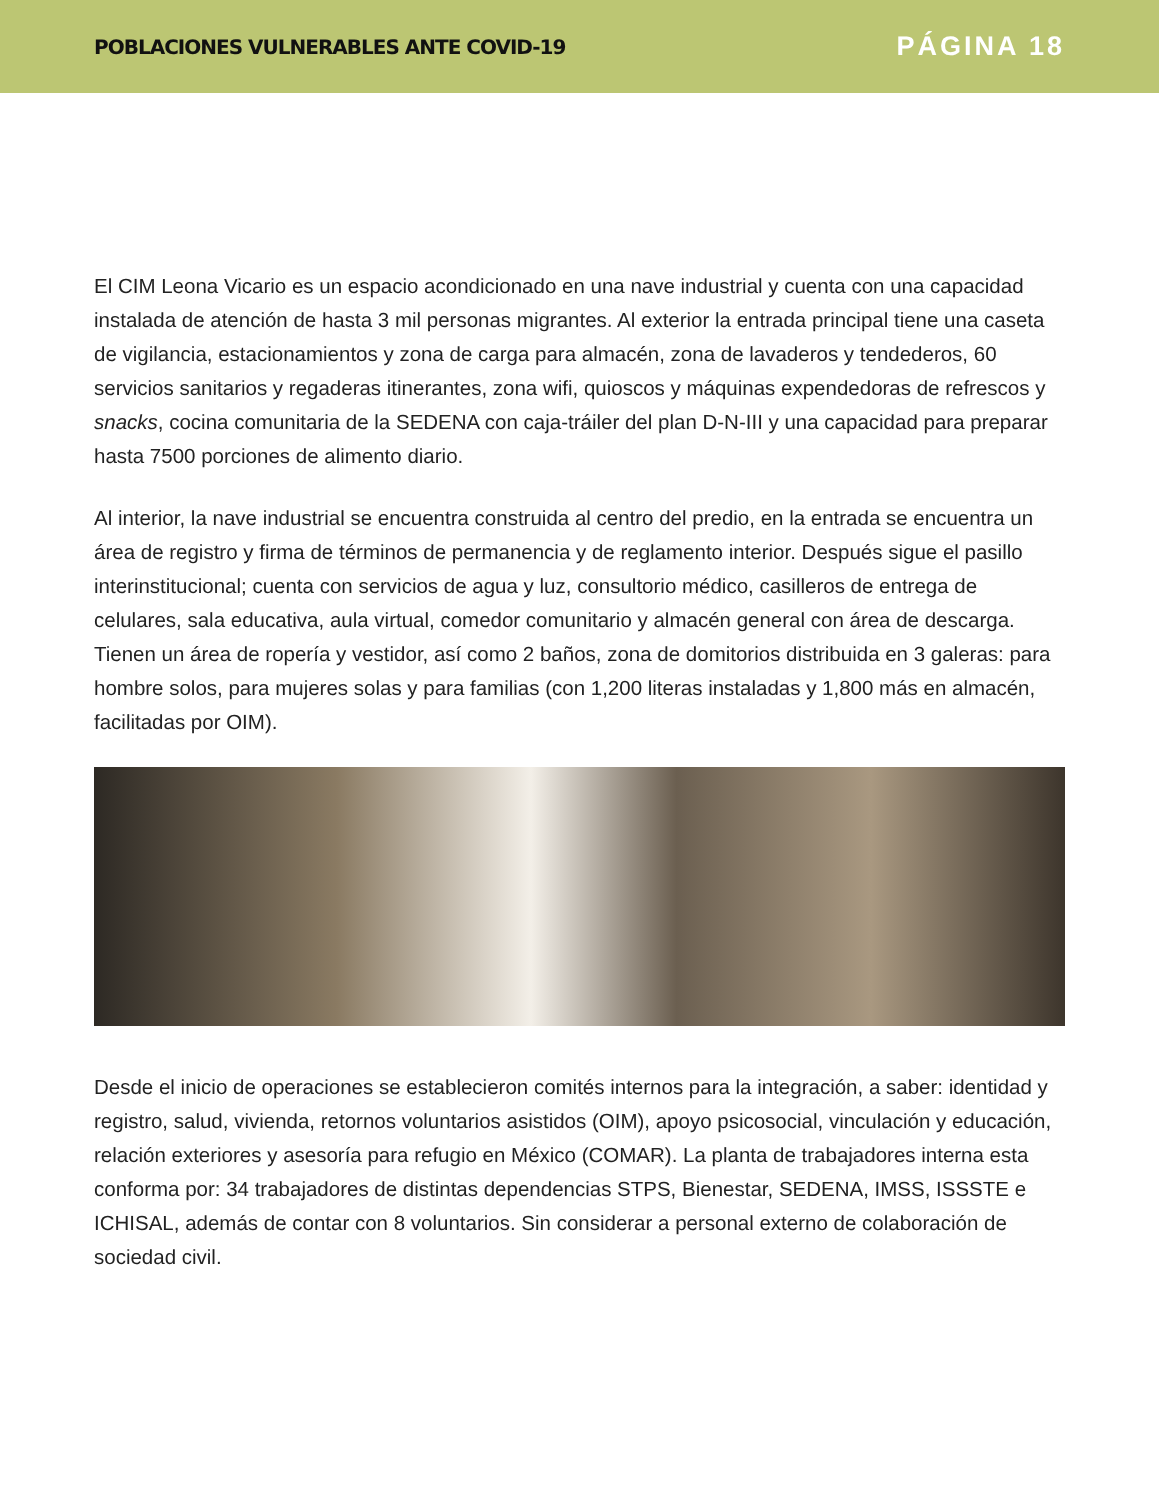POBLACIONES VULNERABLES ANTE COVID-19
PÁGINA 18
El CIM Leona Vicario es un espacio acondicionado en una nave industrial y cuenta con una capacidad instalada de atención de hasta 3 mil personas migrantes. Al exterior la entrada principal tiene una caseta de vigilancia, estacionamientos y zona de carga para almacén, zona de lavaderos y tendederos, 60 servicios sanitarios y regaderas itinerantes, zona wifi, quioscos y máquinas expendedoras de refrescos y snacks, cocina comunitaria de la SEDENA con caja-tráiler del plan D-N-III y una capacidad para preparar hasta 7500 porciones de alimento diario.
Al interior, la nave industrial se encuentra construida al centro del predio, en la entrada se encuentra un área de registro y firma de términos de permanencia y de reglamento interior. Después sigue el pasillo interinstitucional; cuenta con servicios de agua y luz, consultorio médico, casilleros de entrega de celulares, sala educativa, aula virtual, comedor comunitario y almacén general con área de descarga. Tienen un área de ropería y vestidor, así como 2 baños, zona de domitorios distribuida en 3 galeras: para hombre solos, para mujeres solas y para familias (con 1,200 literas instaladas y 1,800 más en almacén, facilitadas por OIM).
Desde el inicio de operaciones se establecieron comités internos para la integración, a saber: identidad y registro, salud, vivienda, retornos voluntarios asistidos (OIM), apoyo psicosocial, vinculación y educación, relación exteriores y asesoría para refugio en México (COMAR). La planta de trabajadores interna esta conforma por: 34 trabajadores de distintas dependencias STPS, Bienestar, SEDENA, IMSS, ISSSTE e ICHISAL, además de contar con 8 voluntarios. Sin considerar a personal externo de colaboración de sociedad civil.